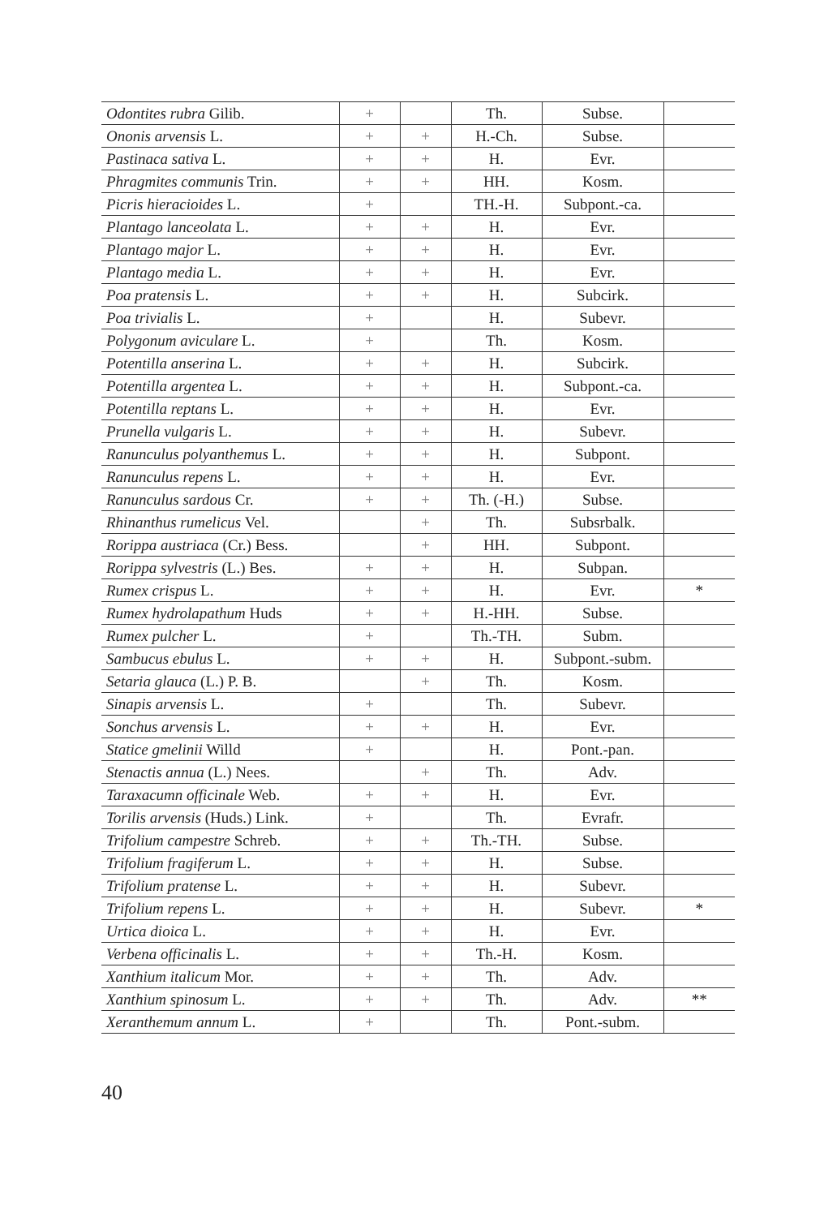| Odontites rubra Gilib. | + | | Th. | Subse. | |
| Ononis arvensis L. | + | + | H.-Ch. | Subse. | |
| Pastinaca sativa L. | + | + | H. | Evr. | |
| Phragmites communis Trin. | + | + | HH. | Kosm. | |
| Picris hieracioides L. | + | | TH.-H. | Subpont.-ca. | |
| Plantago lanceolata L. | + | + | H. | Evr. | |
| Plantago major L. | + | + | H. | Evr. | |
| Plantago media L. | + | + | H. | Evr. | |
| Poa pratensis L. | + | + | H. | Subcirk. | |
| Poa trivialis L. | + | | H. | Subevr. | |
| Polygonum aviculare L. | + | | Th. | Kosm. | |
| Potentilla anserina L. | + | + | H. | Subcirk. | |
| Potentilla argentea L. | + | + | H. | Subpont.-ca. | |
| Potentilla reptans L. | + | + | H. | Evr. | |
| Prunella vulgaris L. | + | + | H. | Subevr. | |
| Ranunculus polyanthemus L. | + | + | H. | Subpont. | |
| Ranunculus repens L. | + | + | H. | Evr. | |
| Ranunculus sardous Cr. | + | + | Th. (-H.) | Subse. | |
| Rhinanthus rumelicus Vel. | | + | Th. | Subsrbalk. | |
| Rorippa austriaca (Cr.) Bess. | | + | HH. | Subpont. | |
| Rorippa sylvestris (L.) Bes. | + | + | H. | Subpan. | |
| Rumex crispus L. | + | + | H. | Evr. | * |
| Rumex hydrolapathum Huds | + | + | H.-HH. | Subse. | |
| Rumex pulcher L. | + | | Th.-TH. | Subm. | |
| Sambucus ebulus L. | + | + | H. | Subpont.-subm. | |
| Setaria glauca (L.) P. B. | | + | Th. | Kosm. | |
| Sinapis arvensis L. | + | | Th. | Subevr. | |
| Sonchus arvensis L. | + | + | H. | Evr. | |
| Statice gmelinii Willd | + | | H. | Pont.-pan. | |
| Stenactis annua (L.) Nees. | | + | Th. | Adv. | |
| Taraxacumn officinale Web. | + | + | H. | Evr. | |
| Torilis arvensis (Huds.) Link. | + | | Th. | Evrafr. | |
| Trifolium campestre Schreb. | + | + | Th.-TH. | Subse. | |
| Trifolium fragiferum L. | + | + | H. | Subse. | |
| Trifolium pratense L. | + | + | H. | Subevr. | |
| Trifolium repens L. | + | + | H. | Subevr. | * |
| Urtica dioica L. | + | + | H. | Evr. | |
| Verbena officinalis L. | + | + | Th.-H. | Kosm. | |
| Xanthium italicum Mor. | + | + | Th. | Adv. | |
| Xanthium spinosum L. | + | + | Th. | Adv. | ** |
| Xeranthemum annum L. | + | | Th. | Pont.-subm. | |
40